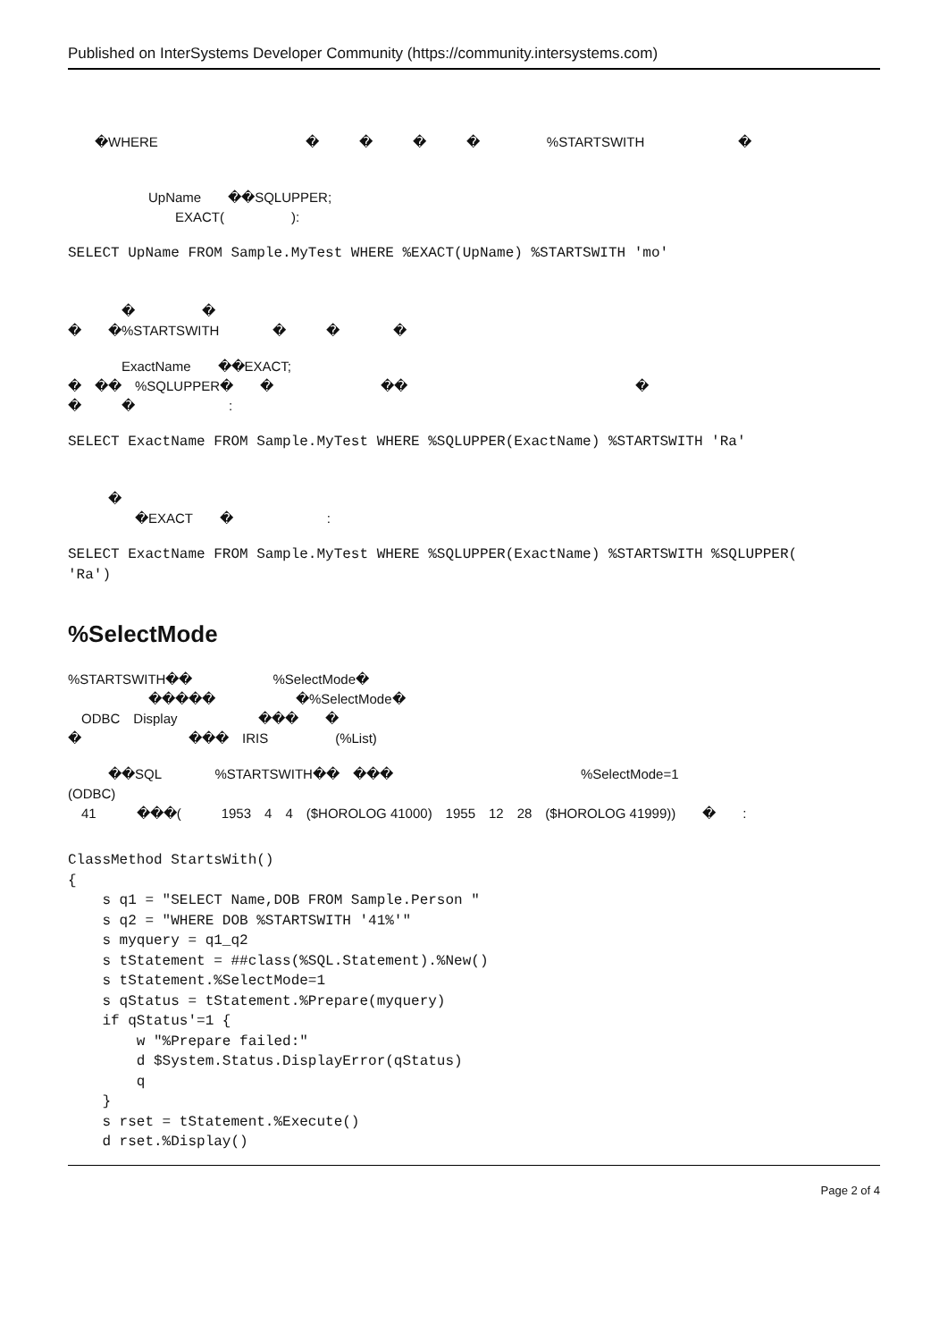Published on InterSystems Developer Community (https://community.intersystems.com)
　　�WHERE　　　　　　　　　　　�　　　�　　　�　　　�　　　　　%STARTSWITH　　　　　　　�
　
　　　　　　UpName　　��SQLUPPER;
　　　　　　　　EXACT(　　　　　):
SELECT UpName FROM Sample.MyTest WHERE %EXACT(UpName) %STARTSWITH 'mo'
　　　　�　　　　　�　　　　　　　　
�　　�%STARTSWITH　　　　�　　　�　　　　�　　　　　　
　　　　ExactName　　��EXACT;
�　��　%SQLUPPER�　　�　　　　　　　　��　　　　　　　　　　　　　　　　　�
�　　　�　　　　　　　:
SELECT ExactName FROM Sample.MyTest WHERE %SQLUPPER(ExactName) %STARTSWITH 'Ra'
　　　�　　　　　　　　　　　　
　　　　　�EXACT　　�　　　　　　　:
SELECT ExactName FROM Sample.MyTest WHERE %SQLUPPER(ExactName) %STARTSWITH %SQLUPPER(
'Ra')
%SelectMode
%STARTSWITH��　　　　　　%SelectMode�　　
　　　　　　�����　　　　　　�%SelectMode�　　　
　ODBC　Display　　　　　　���　　�　　　　　　　　　　　　
�　　　　　　　　���　IRIS　　　　　(%List)　
　　　��SQL　　　　%STARTSWITH��　���　　　　　　　　　　　　　　%SelectMode=1
(ODBC)　　　
　41　　　���(　　　1953　4　4　($HOROLOG 41000)　1955　12　28　($HOROLOG 41999))　　�　　:
ClassMethod StartsWith()
{
    s q1 = "SELECT Name,DOB FROM Sample.Person "
    s q2 = "WHERE DOB %STARTSWITH '41%'"
    s myquery = q1_q2
    s tStatement = ##class(%SQL.Statement).%New()
    s tStatement.%SelectMode=1
    s qStatus = tStatement.%Prepare(myquery)
    if qStatus'=1 {
        w "%Prepare failed:"
        d $System.Status.DisplayError(qStatus)
        q
    }
    s rset = tStatement.%Execute()
    d rset.%Display()
Page 2 of 4